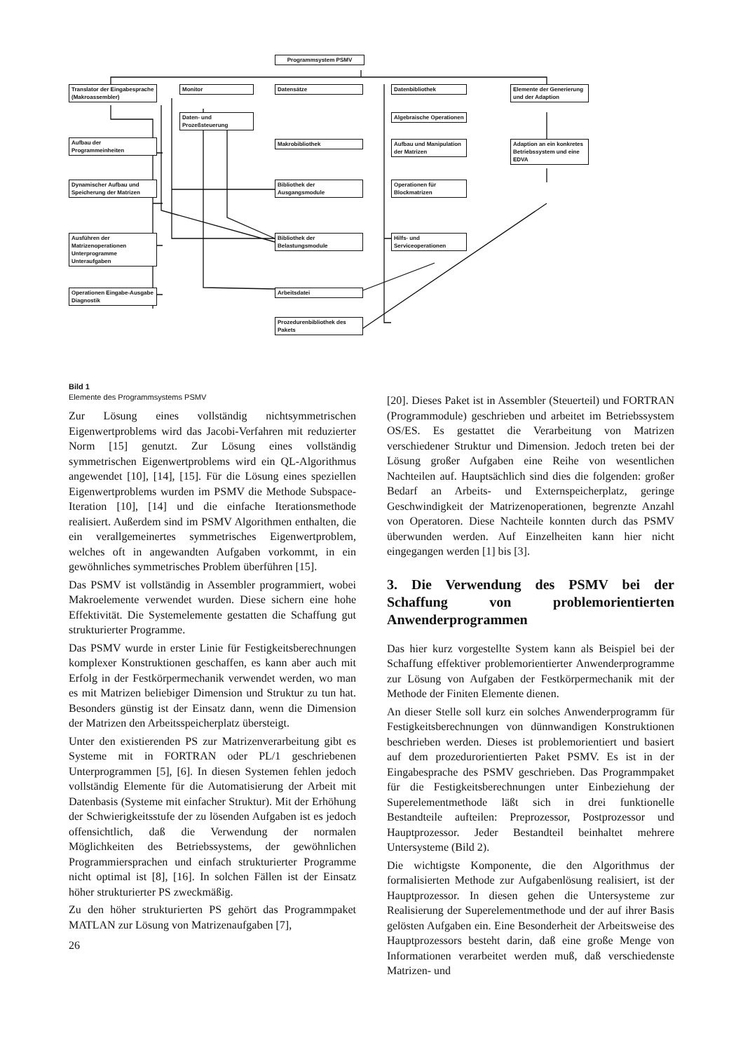Programmsystem PSMV
Translator der Eingabesprache (Makroassembler)
Monitor Datensätze Datenbibliothek
Elemente der Generierung und der Adaption
Daten- und Prozeßsteuerung
Algebraische Operationen
Aufbau der Programmeinheiten
Makrobibliothek
Aufbau und Manipulation der Matrizen
Adaption an ein konkretes Betriebssystem und eine EDVA
Dynamischer Aufbau und Speicherung der Matrizen
Bibliothek der Ausgangsmodule
Operationen für Blockmatrizen
Ausführen der Matrizenoperationen Unterprogramme Unteraufgaben
Bibliothek der Belastungsmodule
Hilfs- und Serviceoperationen
Operationen Eingabe-Ausgabe Diagnostik
Arbeitsdatei
Prozedurenbibliothek des Pakets
Bild 1
Elemente des Programmsystems PSMV
Zur Lösung eines vollständig nichtsymmetrischen Eigenwertproblems wird das Jacobi-Verfahren mit reduzierter Norm [15] genutzt. Zur Lösung eines vollständig symmetrischen Eigenwertproblems wird ein QL-Algorithmus angewendet [10], [14], [15]. Für die Lösung eines speziellen Eigenwertproblems wurden im PSMV die Methode Subspace-Iteration [10], [14] und die einfache Iterationsmethode realisiert. Außerdem sind im PSMV Algorithmen enthalten, die ein verallgemeinertes symmetrisches Eigenwertproblem, welches oft in angewandten Aufgaben vorkommt, in ein gewöhnliches symmetrisches Problem überführen [15].
Das PSMV ist vollständig in Assembler programmiert, wobei Makroelemente verwendet wurden. Diese sichern eine hohe Effektivität. Die Systemelemente gestatten die Schaffung gut strukturierter Programme.
Das PSMV wurde in erster Linie für Festigkeitsberechnungen komplexer Konstruktionen geschaffen, es kann aber auch mit Erfolg in der Festkörpermechanik verwendet werden, wo man es mit Matrizen beliebiger Dimension und Struktur zu tun hat. Besonders günstig ist der Einsatz dann, wenn die Dimension der Matrizen den Arbeitsspeicherplatz übersteigt.
Unter den existierenden PS zur Matrizenverarbeitung gibt es Systeme mit in FORTRAN oder PL/1 geschriebenen Unterprogrammen [5], [6]. In diesen Systemen fehlen jedoch vollständig Elemente für die Automatisierung der Arbeit mit Datenbasis (Systeme mit einfacher Struktur). Mit der Erhöhung der Schwierigkeitsstufe der zu lösenden Aufgaben ist es jedoch offensichtlich, daß die Verwendung der normalen Möglichkeiten des Betriebssystems, der gewöhnlichen Programmiersprachen und einfach strukturierter Programme nicht optimal ist [8], [16]. In solchen Fällen ist der Einsatz höher strukturierter PS zweckmäßig.
Zu den höher strukturierten PS gehört das Programmpaket MATLAN zur Lösung von Matrizenaufgaben [7],
26
[20]. Dieses Paket ist in Assembler (Steuerteil) und FORTRAN (Programmodule) geschrieben und arbeitet im Betriebssystem OS/ES. Es gestattet die Verarbeitung von Matrizen verschiedener Struktur und Dimension. Jedoch treten bei der Lösung großer Aufgaben eine Reihe von wesentlichen Nachteilen auf. Hauptsächlich sind dies die folgenden: großer Bedarf an Arbeits- und Externspeicherplatz, geringe Geschwindigkeit der Matrizenoperationen, begrenzte Anzahl von Operatoren. Diese Nachteile konnten durch das PSMV überwunden werden. Auf Einzelheiten kann hier nicht eingegangen werden [1] bis [3].
3. Die Verwendung des PSMV bei der Schaffung von problemorientierten Anwenderprogrammen
Das hier kurz vorgestellte System kann als Beispiel bei der Schaffung effektiver problemorientierter Anwenderprogramme zur Lösung von Aufgaben der Festkörpermechanik mit der Methode der Finiten Elemente dienen.
An dieser Stelle soll kurz ein solches Anwenderprogramm für Festigkeitsberechnungen von dünnwandigen Konstruktionen beschrieben werden. Dieses ist problemorientiert und basiert auf dem prozedurorientierten Paket PSMV. Es ist in der Eingabesprache des PSMV geschrieben. Das Programmpaket für die Festigkeitsberechnungen unter Einbeziehung der Superelementmethode läßt sich in drei funktionelle Bestandteile aufteilen: Preprozessor, Postprozessor und Hauptprozessor. Jeder Bestandteil beinhaltet mehrere Untersysteme (Bild 2).
Die wichtigste Komponente, die den Algorithmus der formalisierten Methode zur Aufgabenlösung realisiert, ist der Hauptprozessor. In diesen gehen die Untersysteme zur Realisierung der Superelementmethode und der auf ihrer Basis gelösten Aufgaben ein. Eine Besonderheit der Arbeitsweise des Hauptprozessors besteht darin, daß eine große Menge von Informationen verarbeitet werden muß, daß verschiedenste Matrizen- und